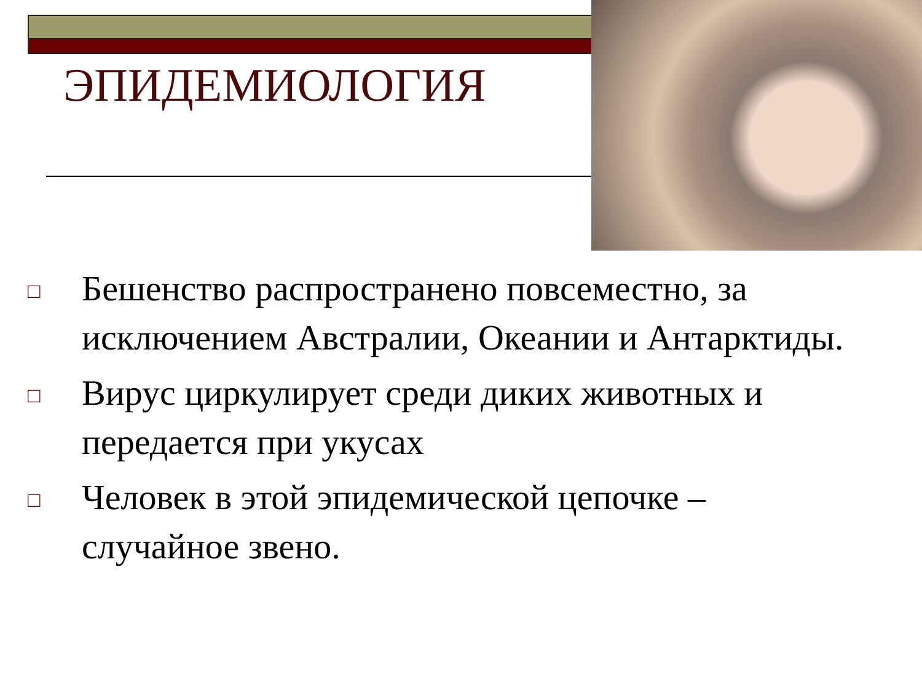ЭПИДЕМИОЛОГИЯ
□ Бешенство распространено повсеместно, за исключением Австралии, Океании и Антарктиды.
□ Вирус циркулирует среди диких животных и передается при укусах
□ Человек в этой эпидемической цепочке – случайное звено.